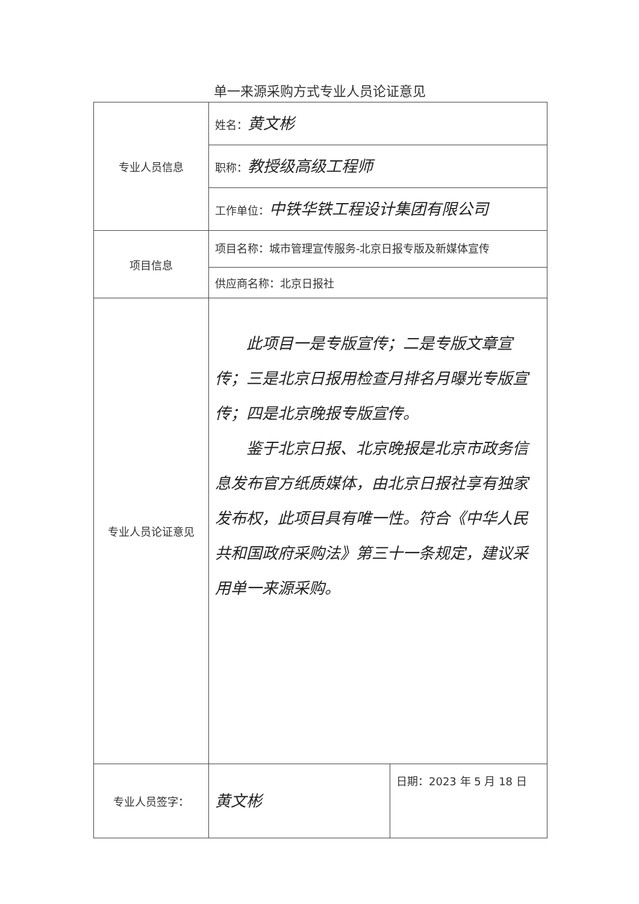单一来源采购方式专业人员论证意见
| 专业人员信息 | 姓名： 黄文彬 | |
| | 职称： 教授级高级工程师 | |
| | 工作单位： 中铁华铁工程设计集团有限公司 | |
| 项目信息 | 项目名称：城市管理宣传服务-北京日报专版及新媒体宣传 | |
| | 供应商名称：北京日报社 | |
| 专业人员论证意见 | 此项目一是专版宣传；二是专版文章宣传；三是北京日报用检查月排名月曝光专版宣传；四是北京晚报专版宣传。 鉴于北京日报、北京晚报是北京市政务信息发布官方纸质媒体，由北京日报社享有独家发布权，此项目具有唯一性。符合《中华人民共和国政府采购法》第三十一条规定，建议采用单一来源采购。 | |
| 专业人员签字： | 黄文彬 | 日期：2023 年 5 月 18 日 |